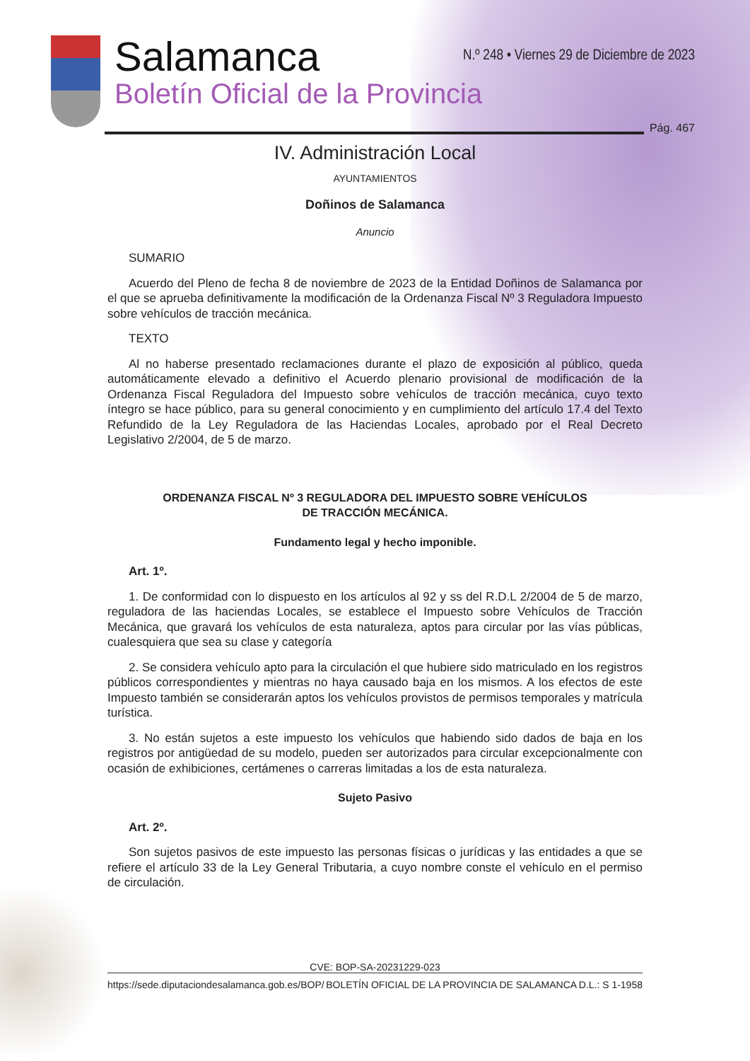Salamanca
Boletín Oficial de la Provincia
N.º 248 • Viernes 29 de Diciembre de 2023
Pág. 467
IV. Administración Local
AYUNTAMIENTOS
Doñinos de Salamanca
Anuncio
SUMARIO
Acuerdo del Pleno de fecha 8 de noviembre de 2023 de la Entidad Doñinos de Salamanca por el que se aprueba definitivamente la modificación de la Ordenanza Fiscal Nº 3 Reguladora Impuesto sobre vehículos de tracción mecánica.
TEXTO
Al no haberse presentado reclamaciones durante el plazo de exposición al público, queda automáticamente elevado a definitivo el Acuerdo plenario provisional de modificación de la Ordenanza Fiscal Reguladora del Impuesto sobre vehículos de tracción mecánica, cuyo texto íntegro se hace público, para su general conocimiento y en cumplimiento del artículo 17.4 del Texto Refundido de la Ley Reguladora de las Haciendas Locales, aprobado por el Real Decreto Legislativo 2/2004, de 5 de marzo.
ORDENANZA FISCAL Nº 3 REGULADORA DEL IMPUESTO SOBRE VEHÍCULOS
DE TRACCIÓN MECÁNICA.
Fundamento legal y hecho imponible.
Art. 1º.
1. De conformidad con lo dispuesto en los artículos al 92 y ss del R.D.L 2/2004 de 5 de marzo, reguladora de las haciendas Locales, se establece el Impuesto sobre Vehículos de Tracción Mecánica, que gravará los vehículos de esta naturaleza, aptos para circular por las vías públicas, cualesquiera que sea su clase y categoría
2. Se considera vehículo apto para la circulación el que hubiere sido matriculado en los registros públicos correspondientes y mientras no haya causado baja en los mismos. A los efectos de este Impuesto también se considerarán aptos los vehículos provistos de permisos temporales y matrícula turística.
3. No están sujetos a este impuesto los vehículos que habiendo sido dados de baja en los registros por antigüedad de su modelo, pueden ser autorizados para circular excepcionalmente con ocasión de exhibiciones, certámenes o carreras limitadas a los de esta naturaleza.
Sujeto Pasivo
Art. 2º.
Son sujetos pasivos de este impuesto las personas físicas o jurídicas y las entidades a que se refiere el artículo 33 de la Ley General Tributaria, a cuyo nombre conste el vehículo en el permiso de circulación.
CVE: BOP-SA-20231229-023
https://sede.diputaciondesalamanca.gob.es/BOP/ BOLETÍN OFICIAL DE LA PROVINCIA DE SALAMANCA D.L.: S 1-1958